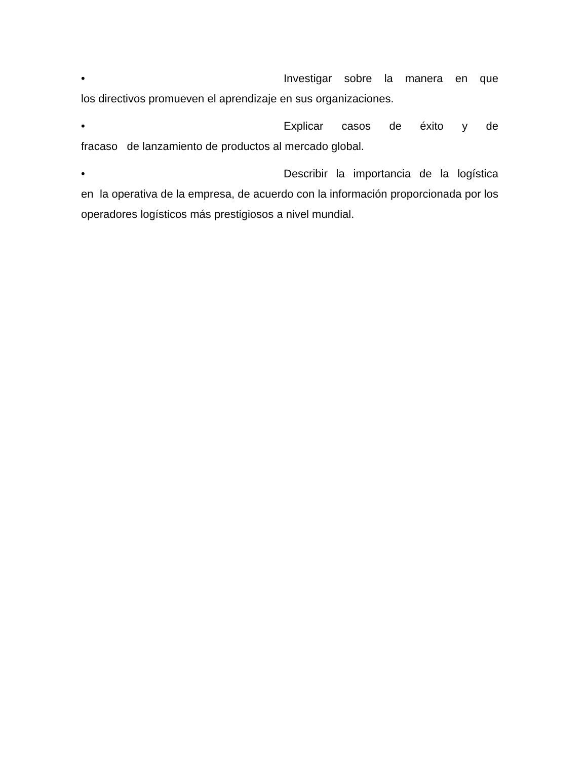• Investigar sobre la manera en que
los directivos promueven el aprendizaje en sus organizaciones.
• Explicar casos de éxito y de
fracaso de lanzamiento de productos al mercado global.
• Describir la importancia de la logística
en la operativa de la empresa, de acuerdo con la información proporcionada por los operadores logísticos más prestigiosos a nivel mundial.